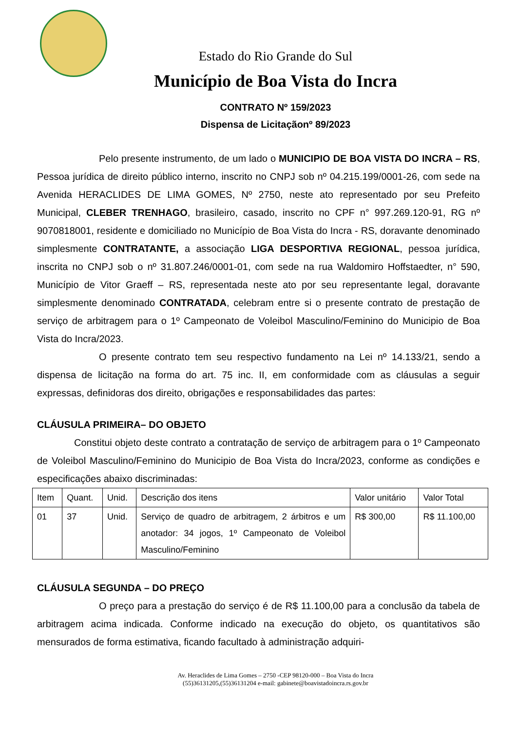Estado do Rio Grande do Sul
Município de Boa Vista do Incra
CONTRATO Nº 159/2023
Dispensa de Licitaçãonº 89/2023
Pelo presente instrumento, de um lado o MUNICIPIO DE BOA VISTA DO INCRA – RS, Pessoa jurídica de direito público interno, inscrito no CNPJ sob nº 04.215.199/0001-26, com sede na Avenida HERACLIDES DE LIMA GOMES, Nº 2750, neste ato representado por seu Prefeito Municipal, CLEBER TRENHAGO, brasileiro, casado, inscrito no CPF n° 997.269.120-91, RG nº 9070818001, residente e domiciliado no Município de Boa Vista do Incra - RS, doravante denominado simplesmente CONTRATANTE, a associação LIGA DESPORTIVA REGIONAL, pessoa jurídica, inscrita no CNPJ sob o nº 31.807.246/0001-01, com sede na rua Waldomiro Hoffstaedter, n° 590, Município de Vitor Graeff – RS, representada neste ato por seu representante legal, doravante simplesmente denominado CONTRATADA, celebram entre si o presente contrato de prestação de serviço de arbitragem para o 1º Campeonato de Voleibol Masculino/Feminino do Municipio de Boa Vista do Incra/2023.
O presente contrato tem seu respectivo fundamento na Lei nº 14.133/21, sendo a dispensa de licitação na forma do art. 75 inc. II, em conformidade com as cláusulas a seguir expressas, definidoras dos direito, obrigações e responsabilidades das partes:
CLÁUSULA PRIMEIRA– DO OBJETO
Constitui objeto deste contrato a contratação de serviço de arbitragem para o 1º Campeonato de Voleibol Masculino/Feminino do Municipio de Boa Vista do Incra/2023, conforme as condições e especificações abaixo discriminadas:
| Item | Quant. | Unid. | Descrição dos itens | Valor unitário | Valor Total |
| 01 | 37 | Unid. | Serviço de quadro de arbitragem, 2 árbitros e um anotador: 34 jogos, 1º Campeonato de Voleibol Masculino/Feminino | R$ 300,00 | R$ 11.100,00 |
CLÁUSULA SEGUNDA – DO PREÇO
O preço para a prestação do serviço é de R$ 11.100,00 para a conclusão da tabela de arbitragem acima indicada. Conforme indicado na execução do objeto, os quantitativos são mensurados de forma estimativa, ficando facultado à administração adquiri-
Av. Heraclides de Lima Gomes – 2750 -CEP 98120-000 – Boa Vista do Incra
(55)36131205,(55)36131204 e-mail: gabinete@boavistadoincra.rs.gov.br